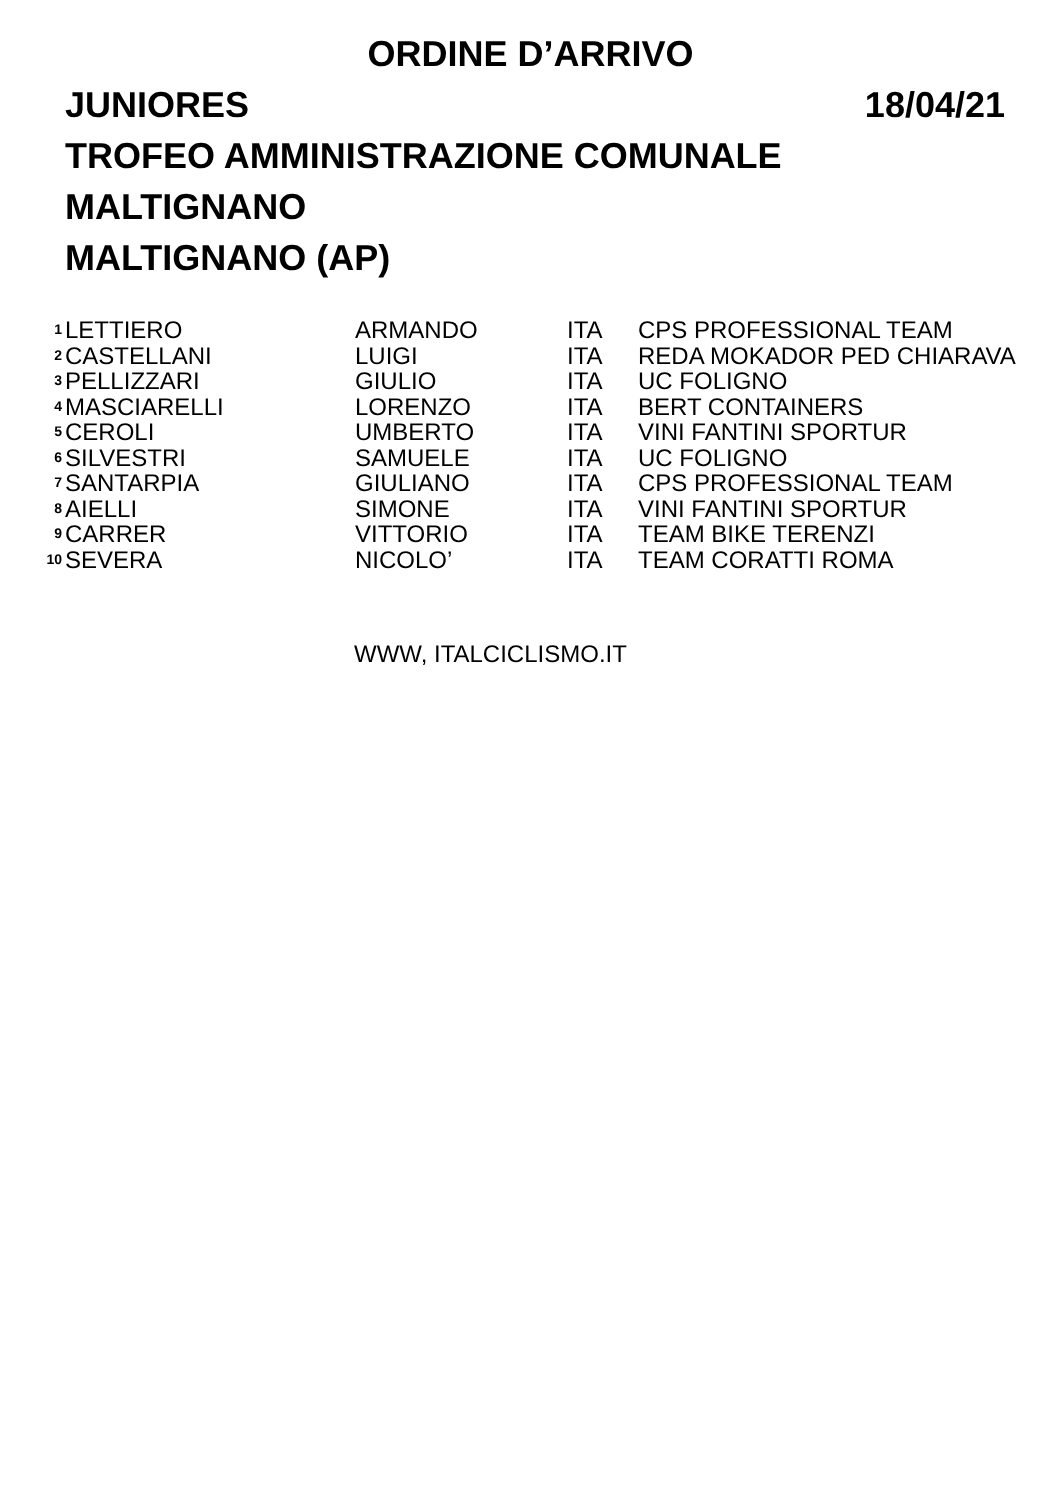ORDINE D’ARRIVO
JUNIORES 18/04/21
TROFEO AMMINISTRAZIONE COMUNALE
MALTIGNANO
MALTIGNANO (AP)
| 1 | LETTIERO | ARMANDO | ITA | CPS PROFESSIONAL TEAM |
| 2 | CASTELLANI | LUIGI | ITA | REDA MOKADOR PED CHIARAVA |
| 3 | PELLIZZARI | GIULIO | ITA | UC FOLIGNO |
| 4 | MASCIARELLI | LORENZO | ITA | BERT CONTAINERS |
| 5 | CEROLI | UMBERTO | ITA | VINI FANTINI SPORTUR |
| 6 | SILVESTRI | SAMUELE | ITA | UC FOLIGNO |
| 7 | SANTARPIA | GIULIANO | ITA | CPS PROFESSIONAL TEAM |
| 8 | AIELLI | SIMONE | ITA | VINI FANTINI SPORTUR |
| 9 | CARRER | VITTORIO | ITA | TEAM BIKE TERENZI |
| 10 | SEVERA | NICOLO’ | ITA | TEAM CORATTI ROMA |
WWW, ITALCICLISMO.IT